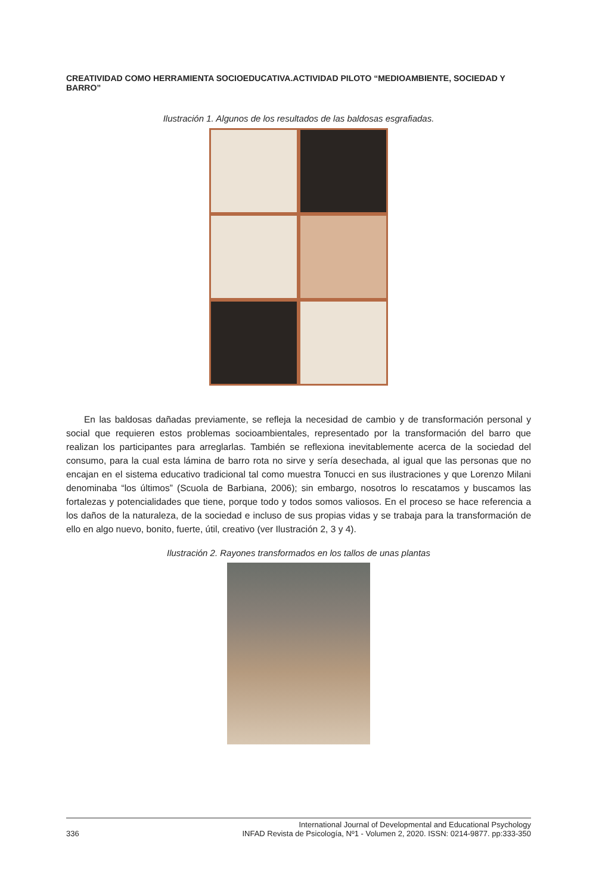CREATIVIDAD COMO HERRAMIENTA SOCIOEDUCATIVA.ACTIVIDAD PILOTO “MEDIOAMBIENTE, SOCIEDAD Y BARRO”
Ilustración 1. Algunos de los resultados de las baldosas esgrafiadas.
En las baldosas dañadas previamente, se refleja la necesidad de cambio y de transformación personal y social que requieren estos problemas socioambientales, representado por la transformación del barro que realizan los participantes para arreglarlas. También se reflexiona inevitablemente acerca de la sociedad del consumo, para la cual esta lámina de barro rota no sirve y sería desechada, al igual que las personas que no encajan en el sistema educativo tradicional tal como muestra Tonucci en sus ilustraciones y que Lorenzo Milani denominaba “los últimos” (Scuola de Barbiana, 2006); sin embargo, nosotros lo rescatamos y buscamos las fortalezas y potencialidades que tiene, porque todo y todos somos valiosos. En el proceso se hace referencia a los daños de la naturaleza, de la sociedad e incluso de sus propias vidas y se trabaja para la transformación de ello en algo nuevo, bonito, fuerte, útil, creativo (ver Ilustración 2, 3 y 4).
Ilustración 2. Rayones transformados en los tallos de unas plantas
336 International Journal of Developmental and Educational Psychology
INFAD Revista de Psicología, Nº1 - Volumen 2, 2020. ISSN: 0214-9877. pp:333-350